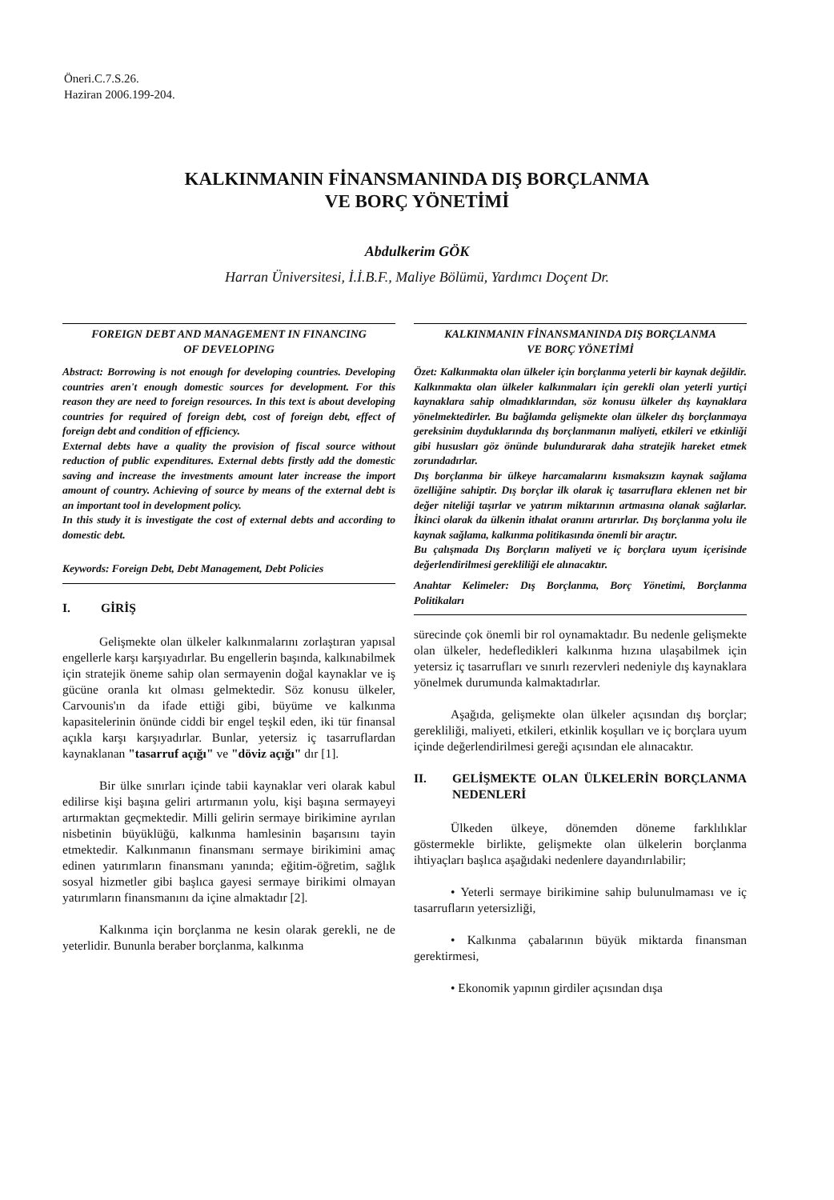Öneri.C.7.S.26.
Haziran 2006.199-204.
KALKINMANIN FİNANSMANINDA DIŞ BORÇLANMA
VE BORÇ YÖNETİMİ
Abdulkerim GÖK
Harran Üniversitesi, İ.İ.B.F., Maliye Bölümü, Yardımcı Doçent Dr.
FOREIGN DEBT AND MANAGEMENT IN FINANCING
OF DEVELOPING
Abstract: Borrowing is not enough for developing countries. Developing countries aren't enough domestic sources for development. For this reason they are need to foreign resources. In this text is about developing countries for required of foreign debt, cost of foreign debt, effect of foreign debt and condition of efficiency.
External debts have a quality the provision of fiscal source without reduction of public expenditures. External debts firstly add the domestic saving and increase the investments amount later increase the import amount of country. Achieving of source by means of the external debt is an important tool in development policy.
In this study it is investigate the cost of external debts and according to domestic debt.
Keywords: Foreign Debt, Debt Management, Debt Policies
I. GİRİŞ
Gelişmekte olan ülkeler kalkınmalarını zorlaştıran yapısal engellerle karşı karşıyadırlar. Bu engellerin başında, kalkınabilmek için stratejik öneme sahip olan sermayenin doğal kaynaklar ve iş gücüne oranla kıt olması gelmektedir. Söz konusu ülkeler, Carvounis'ın da ifade ettiği gibi, büyüme ve kalkınma kapasitelerinin önünde ciddi bir engel teşkil eden, iki tür finansal açıkla karşı karşıyadırlar. Bunlar, yetersiz iç tasarruflardan kaynaklanan "tasarruf açığı" ve "döviz açığı" dır [1].
Bir ülke sınırları içinde tabii kaynaklar veri olarak kabul edilirse kişi başına geliri artırmanın yolu, kişi başına sermayeyi artırmaktan geçmektedir. Milli gelirin sermaye birikimine ayrılan nisbetinin büyüklüğü, kalkınma hamlesinin başarısını tayin etmektedir. Kalkınmanın finansmanı sermaye birikimini amaç edinen yatırımların finansmanı yanında; eğitim-öğretim, sağlık sosyal hizmetler gibi başlıca gayesi sermaye birikimi olmayan yatırımların finansmanını da içine almaktadır [2].
Kalkınma için borçlanma ne kesin olarak gerekli, ne de yeterlidir. Bununla beraber borçlanma, kalkınma
KALKINMANIN FİNANSMANINDA DIŞ BORÇLANMA
VE BORÇ YÖNETİMİ
Özet: Kalkınmakta olan ülkeler için borçlanma yeterli bir kaynak değildir. Kalkınmakta olan ülkeler kalkınmaları için gerekli olan yeterli yurtiçi kaynaklara sahip olmadıklarından, söz konusu ülkeler dış kaynaklara yönelmektedirler. Bu bağlamda gelişmekte olan ülkeler dış borçlanmaya gereksinim duyduklarında dış borçlanmanın maliyeti, etkileri ve etkinliği gibi hususları göz önünde bulundurarak daha stratejik hareket etmek zorundadırlar.
Dış borçlanma bir ülkeye harcamalarını kısmaksızın kaynak sağlama özelliğine sahiptir. Dış borçlar ilk olarak iç tasarruflara eklenen net bir değer niteliği taşırlar ve yatırım miktarının artmasına olanak sağlarlar. İkinci olarak da ülkenin ithalat oranını artırırlar. Dış borçlanma yolu ile kaynak sağlama, kalkınma politikasında önemli bir araçtır.
Bu çalışmada Dış Borçların maliyeti ve iç borçlara uyum içerisinde değerlendirilmesi gerekliliği ele alınacaktır.
Anahtar Kelimeler: Dış Borçlanma, Borç Yönetimi, Borçlanma Politikaları
sürecinde çok önemli bir rol oynamaktadır. Bu nedenle gelişmekte olan ülkeler, hedefledikleri kalkınma hızına ulaşabilmek için yetersiz iç tasarrufları ve sınırlı rezervleri nedeniyle dış kaynaklara yönelmek durumunda kalmaktadırlar.
Aşağıda, gelişmekte olan ülkeler açısından dış borçlar; gerekliliği, maliyeti, etkileri, etkinlik koşulları ve iç borçlara uyum içinde değerlendirilmesi gereği açısından ele alınacaktır.
II. GELİŞMEKTE OLAN ÜLKELERİN BORÇLANMA NEDENLERİ
Ülkeden ülkeye, dönemden döneme farklılıklar göstermekle birlikte, gelişmekte olan ülkelerin borçlanma ihtiyaçları başlıca aşağıdaki nedenlere dayandırılabilir;
• Yeterli sermaye birikimine sahip bulunulmaması ve iç tasarrufların yetersizliği,
• Kalkınma çabalarının büyük miktarda finansman gerektirmesi,
• Ekonomik yapının girdiler açısından dışa